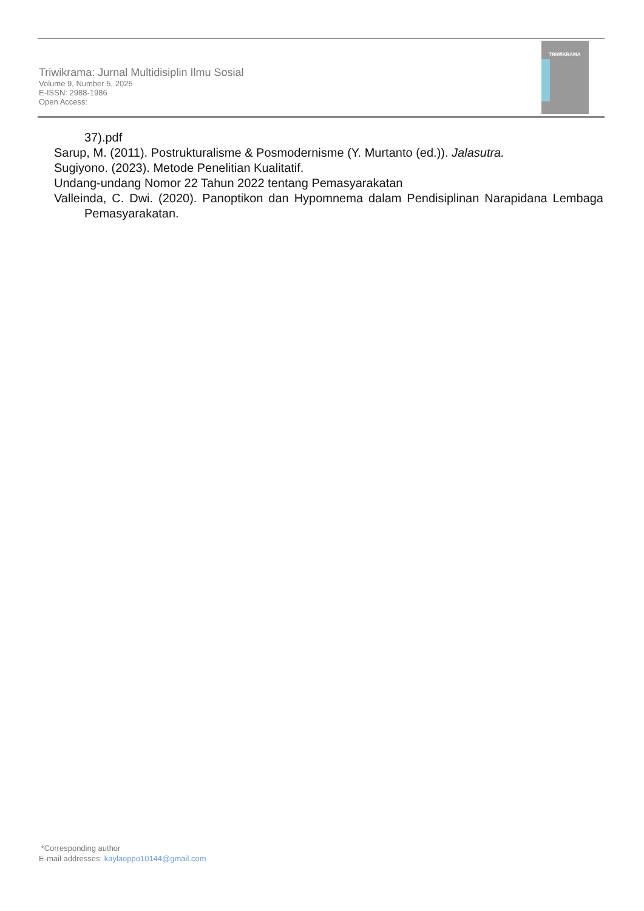Triwikrama: Jurnal Multidisiplin Ilmu Sosial
Volume 9, Number 5, 2025
E-ISSN: 2988-1986
Open Access:
TRIWIKRAMA
37).pdf
Sarup, M. (2011). Postrukturalisme & Posmodernisme (Y. Murtanto (ed.)). Jalasutra.
Sugiyono. (2023). Metode Penelitian Kualitatif.
Undang-undang Nomor 22 Tahun 2022 tentang Pemasyarakatan
Valleinda, C. Dwi. (2020). Panoptikon dan Hypomnema dalam Pendisiplinan Narapidana Lembaga Pemasyarakatan.
*Corresponding author
E-mail addresses: kaylaoppo10144@gmail.com